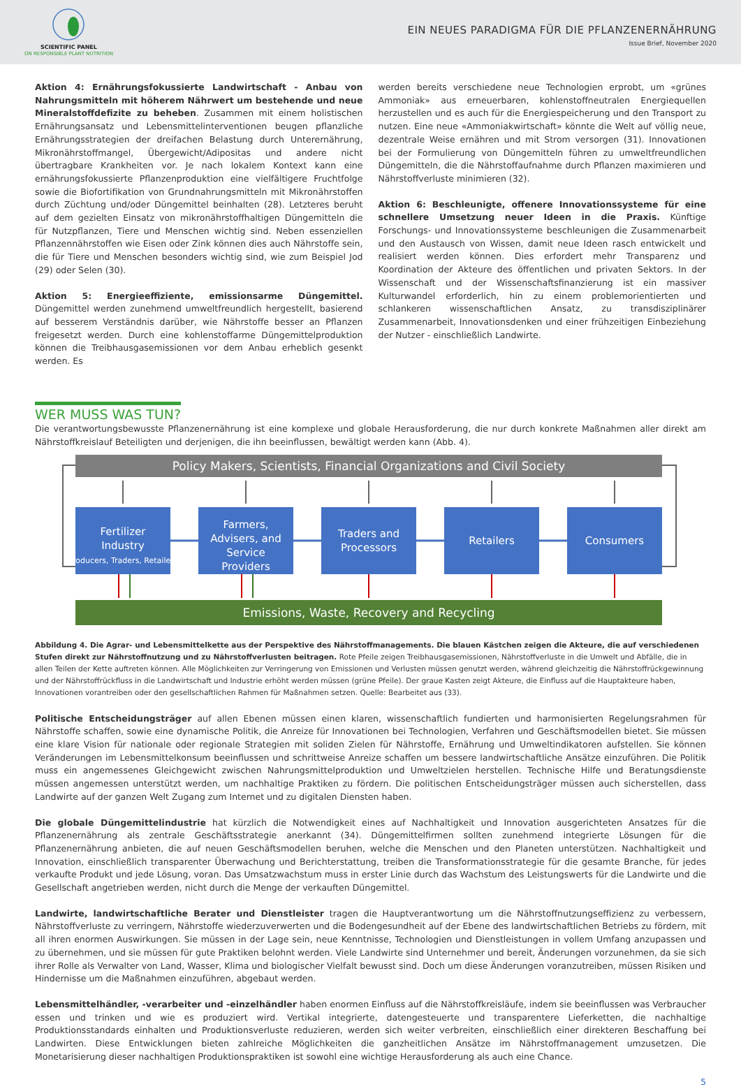SCIENTIFIC PANEL
ON RESPONSIBLE PLANT NUTRITION
EIN NEUES PARADIGMA FÜR DIE PFLANZENERNÄHRUNG
Issue Brief, November 2020
Aktion 4: Ernährungsfokussierte Landwirtschaft - Anbau von Nahrungsmitteln mit höherem Nährwert um bestehende und neue Mineralstoffdefizite zu beheben. Zusammen mit einem holistischen Ernährungsansatz und Lebensmittelinterventionen beugen pflanzliche Ernährungsstrategien der dreifachen Belastung durch Unterernährung, Mikronährstoffmangel, Übergewicht/Adipositas und andere nicht übertragbare Krankheiten vor. Je nach lokalem Kontext kann eine ernährungsfokussierte Pflanzenproduktion eine vielfältigere Fruchtfolge sowie die Biofortifikation von Grundnahrungsmitteln mit Mikronährstoffen durch Züchtung und/oder Düngemittel beinhalten (28). Letzteres beruht auf dem gezielten Einsatz von mikronährstoffhaltigen Düngemitteln die für Nutzpflanzen, Tiere und Menschen wichtig sind. Neben essenziellen Pflanzennährstoffen wie Eisen oder Zink können dies auch Nährstoffe sein, die für Tiere und Menschen besonders wichtig sind, wie zum Beispiel Jod (29) oder Selen (30).
Aktion 5: Energieeffiziente, emissionsarme Düngemittel. Düngemittel werden zunehmend umweltfreundlich hergestellt, basierend auf besserem Verständnis darüber, wie Nährstoffe besser an Pflanzen freigesetzt werden. Durch eine kohlenstoffarme Düngemittelproduktion können die Treibhausgasemissionen vor dem Anbau erheblich gesenkt werden. Es
werden bereits verschiedene neue Technologien erprobt, um «grünes Ammoniak» aus erneuerbaren, kohlenstoffneutralen Energiequellen herzustellen und es auch für die Energiespeicherung und den Transport zu nutzen. Eine neue «Ammoniakwirtschaft» könnte die Welt auf völlig neue, dezentrale Weise ernähren und mit Strom versorgen (31). Innovationen bei der Formulierung von Düngemitteln führen zu umweltfreundlichen Düngemitteln, die die Nährstoffaufnahme durch Pflanzen maximieren und Nährstoffverluste minimieren (32).
Aktion 6: Beschleunigte, offenere Innovationssysteme für eine schnellere Umsetzung neuer Ideen in die Praxis. Künftige Forschungs- und Innovationssysteme beschleunigen die Zusammenarbeit und den Austausch von Wissen, damit neue Ideen rasch entwickelt und realisiert werden können. Dies erfordert mehr Transparenz und Koordination der Akteure des öffentlichen und privaten Sektors. In der Wissenschaft und der Wissenschaftsfinanzierung ist ein massiver Kulturwandel erforderlich, hin zu einem problemorientierten und schlankeren wissenschaftlichen Ansatz, zu transdisziplinärer Zusammenarbeit, Innovationsdenken und einer frühzeitigen Einbeziehung der Nutzer - einschließlich Landwirte.
WER MUSS WAS TUN?
Die verantwortungsbewusste Pflanzenernährung ist eine komplexe und globale Herausforderung, die nur durch konkrete Maßnahmen aller direkt am Nährstoffkreislauf Beteiligten und derjenigen, die ihn beeinflussen, bewältigt werden kann (Abb. 4).
Policy Makers, Scientists, Financial Organizations and Civil Society
Fertilizer
Industry
(Producers, Traders, Retailers)
Farmers,
Advisers, and
Service
Providers
Traders and
Processors
Retailers
Consumers
Emissions, Waste, Recovery and Recycling
Abbildung 4. Die Agrar- und Lebensmittelkette aus der Perspektive des Nährstoffmanagements. Die blauen Kästchen zeigen die Akteure, die auf verschiedenen Stufen direkt zur Nährstoffnutzung und zu Nährstoffverlusten beitragen. Rote Pfeile zeigen Treibhausgasemissionen, Nährstoffverluste in die Umwelt und Abfälle, die in allen Teilen der Kette auftreten können. Alle Möglichkeiten zur Verringerung von Emissionen und Verlusten müssen genutzt werden, während gleichzeitig die Nährstoffrückgewinnung und der Nährstoffrückfluss in die Landwirtschaft und Industrie erhöht werden müssen (grüne Pfeile). Der graue Kasten zeigt Akteure, die Einfluss auf die Hauptakteure haben, Innovationen vorantreiben oder den gesellschaftlichen Rahmen für Maßnahmen setzen. Quelle: Bearbeitet aus (33).
Politische Entscheidungsträger auf allen Ebenen müssen einen klaren, wissenschaftlich fundierten und harmonisierten Regelungsrahmen für Nährstoffe schaffen, sowie eine dynamische Politik, die Anreize für Innovationen bei Technologien, Verfahren und Geschäftsmodellen bietet. Sie müssen eine klare Vision für nationale oder regionale Strategien mit soliden Zielen für Nährstoffe, Ernährung und Umweltindikatoren aufstellen. Sie können Veränderungen im Lebensmittelkonsum beeinflussen und schrittweise Anreize schaffen um bessere landwirtschaftliche Ansätze einzuführen. Die Politik muss ein angemessenes Gleichgewicht zwischen Nahrungsmittelproduktion und Umweltzielen herstellen. Technische Hilfe und Beratungsdienste müssen angemessen unterstützt werden, um nachhaltige Praktiken zu fördern. Die politischen Entscheidungsträger müssen auch sicherstellen, dass Landwirte auf der ganzen Welt Zugang zum Internet und zu digitalen Diensten haben.
Die globale Düngemittelindustrie hat kürzlich die Notwendigkeit eines auf Nachhaltigkeit und Innovation ausgerichteten Ansatzes für die Pflanzenernährung als zentrale Geschäftsstrategie anerkannt (34). Düngemittelfirmen sollten zunehmend integrierte Lösungen für die Pflanzenernährung anbieten, die auf neuen Geschäftsmodellen beruhen, welche die Menschen und den Planeten unterstützen. Nachhaltigkeit und Innovation, einschließlich transparenter Überwachung und Berichterstattung, treiben die Transformationsstrategie für die gesamte Branche, für jedes verkaufte Produkt und jede Lösung, voran. Das Umsatzwachstum muss in erster Linie durch das Wachstum des Leistungswerts für die Landwirte und die Gesellschaft angetrieben werden, nicht durch die Menge der verkauften Düngemittel.
Landwirte, landwirtschaftliche Berater und Dienstleister tragen die Hauptverantwortung um die Nährstoffnutzungseffizienz zu verbessern, Nährstoffverluste zu verringern, Nährstoffe wiederzuverwerten und die Bodengesundheit auf der Ebene des landwirtschaftlichen Betriebs zu fördern, mit all ihren enormen Auswirkungen. Sie müssen in der Lage sein, neue Kenntnisse, Technologien und Dienstleistungen in vollem Umfang anzupassen und zu übernehmen, und sie müssen für gute Praktiken belohnt werden. Viele Landwirte sind Unternehmer und bereit, Änderungen vorzunehmen, da sie sich ihrer Rolle als Verwalter von Land, Wasser, Klima und biologischer Vielfalt bewusst sind. Doch um diese Änderungen voranzutreiben, müssen Risiken und Hindernisse um die Maßnahmen einzuführen, abgebaut werden.
Lebensmittelhändler, -verarbeiter und -einzelhändler haben enormen Einfluss auf die Nährstoffkreisläufe, indem sie beeinflussen was Verbraucher essen und trinken und wie es produziert wird. Vertikal integrierte, datengesteuerte und transparentere Lieferketten, die nachhaltige Produktionsstandards einhalten und Produktionsverluste reduzieren, werden sich weiter verbreiten, einschließlich einer direkteren Beschaffung bei Landwirten. Diese Entwicklungen bieten zahlreiche Möglichkeiten die ganzheitlichen Ansätze im Nährstoffmanagement umzusetzen. Die Monetarisierung dieser nachhaltigen Produktionspraktiken ist sowohl eine wichtige Herausforderung als auch eine Chance.
5